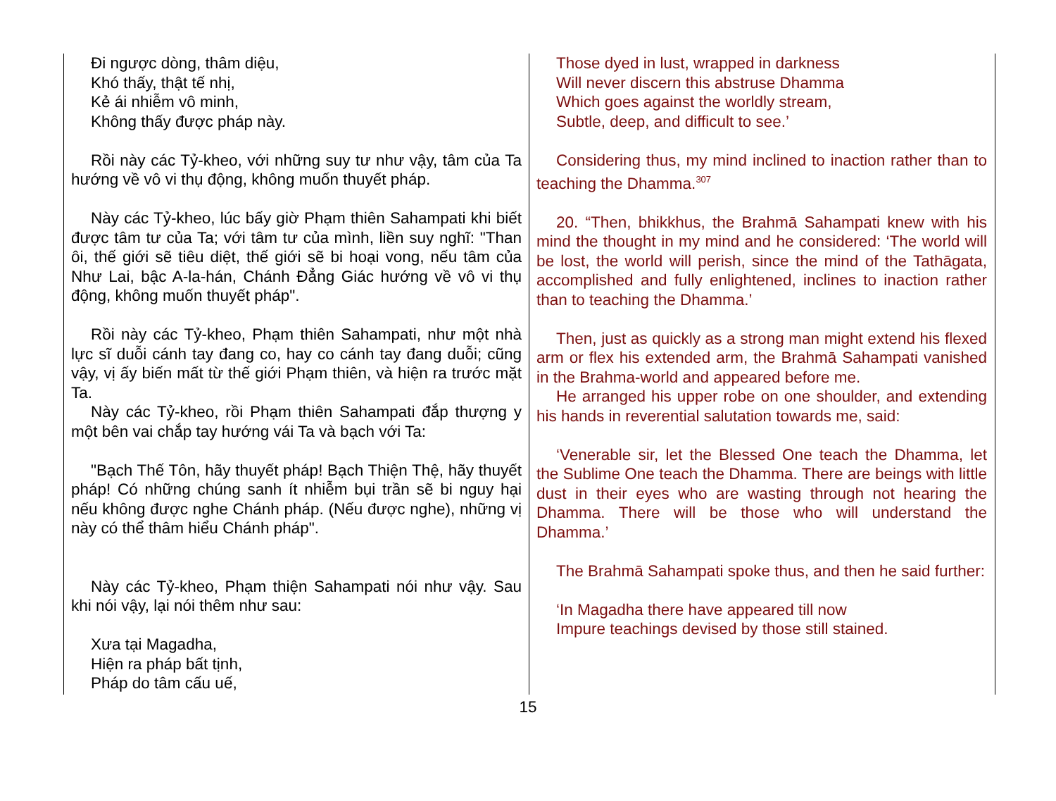Đi ngược dòng, thâm diệu,
Khó thấy, thật tế nhị,
Kẻ ái nhiễm vô minh,
Không thấy được pháp này.
Rồi này các Tỷ-kheo, với những suy tư như vậy, tâm của Ta hướng về vô vi thụ động, không muốn thuyết pháp.
Này các Tỷ-kheo, lúc bấy giờ Phạm thiên Sahampati khi biết được tâm tư của Ta; với tâm tư của mình, liền suy nghĩ: "Than ôi, thế giới sẽ tiêu diệt, thế giới sẽ bi hoại vong, nếu tâm của Như Lai, bậc A-la-hán, Chánh Đẳng Giác hướng về vô vi thụ động, không muốn thuyết pháp".
Rồi này các Tỷ-kheo, Phạm thiên Sahampati, như một nhà lực sĩ duỗi cánh tay đang co, hay co cánh tay đang duỗi; cũng vậy, vị ấy biến mất từ thế giới Phạm thiên, và hiện ra trước mặt Ta.
Này các Tỷ-kheo, rồi Phạm thiên Sahampati đắp thượng y một bên vai chắp tay hướng vái Ta và bạch với Ta:
"Bạch Thế Tôn, hãy thuyết pháp! Bạch Thiện Thệ, hãy thuyết pháp! Có những chúng sanh ít nhiễm bụi trần sẽ bi nguy hại nếu không được nghe Chánh pháp. (Nếu được nghe), những vị này có thể thâm hiểu Chánh pháp".
Này các Tỷ-kheo, Phạm thiện Sahampati nói như vậy. Sau khi nói vậy, lại nói thêm như sau:
Xưa tại Magadha,
Hiện ra pháp bất tịnh,
Pháp do tâm cấu uế,
Those dyed in lust, wrapped in darkness
Will never discern this abstruse Dhamma
Which goes against the worldly stream,
Subtle, deep, and difficult to see.’
Considering thus, my mind inclined to inaction rather than to teaching the Dhamma.<sup>307</sup>
20. “Then, bhikkhus, the Brahmā Sahampati knew with his mind the thought in my mind and he considered: ‘The world will be lost, the world will perish, since the mind of the Tathāgata, accomplished and fully enlightened, inclines to inaction rather than to teaching the Dhamma.’
Then, just as quickly as a strong man might extend his flexed arm or flex his extended arm, the Brahmā Sahampati vanished in the Brahma-world and appeared before me.
He arranged his upper robe on one shoulder, and extending his hands in reverential salutation towards me, said:
‘Venerable sir, let the Blessed One teach the Dhamma, let the Sublime One teach the Dhamma. There are beings with little dust in their eyes who are wasting through not hearing the Dhamma. There will be those who will understand the Dhamma.’
The Brahmā Sahampati spoke thus, and then he said further:
‘In Magadha there have appeared till now
Impure teachings devised by those still stained.
15